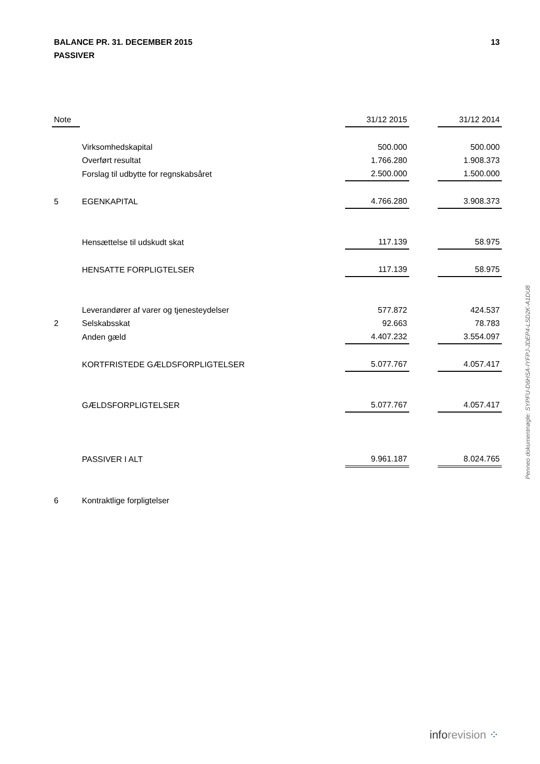13 BALANCE PR. 31. DECEMBER 2015
PASSIVER
| Note | | 31/12 2015 | | 31/12 2014 |
| --- | --- | --- | --- | --- |
| | Virksomhedskapital | 500.000 | | 500.000 |
| | Overført resultat | 1.766.280 | | 1.908.373 |
| | Forslag til udbytte for regnskabsåret | 2.500.000 | | 1.500.000 |
| 5 | EGENKAPITAL | 4.766.280 | | 3.908.373 |
| | Hensættelse til udskudt skat | 117.139 | | 58.975 |
| | HENSATTE FORPLIGTELSER | 117.139 | | 58.975 |
| | Leverandører af varer og tjenesteydelser | 577.872 | | 424.537 |
| 2 | Selskabsskat | 92.663 | | 78.783 |
| | Anden gæld | 4.407.232 | | 3.554.097 |
| | KORTFRISTEDE GÆLDSFORPLIGTELSER | 5.077.767 | | 4.057.417 |
| | GÆLDSFORPLIGTELSER | 5.077.767 | | 4.057.417 |
| | PASSIVER I ALT | 9.961.187 | | 8.024.765 |
| 6 | Kontraktlige forpligtelser | | | |
Penneo dokumentnøgle: SYPFU-D6HSA-IYFPJ-JDEP4-LSD2K-A1DU8
inforevision ⁘